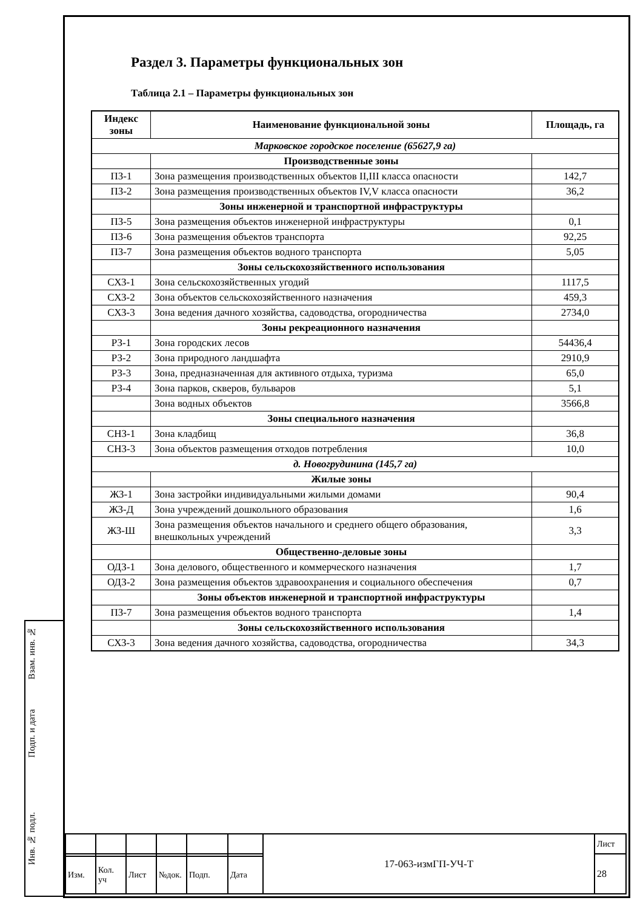Взам. инв. №
Подп. и дата
Инв. № подл.
Раздел 3. Параметры функциональных зон
Таблица 2.1 – Параметры функциональных зон
| Индекс зоны | Наименование функциональной зоны | Площадь, га |
| --- | --- | --- |
| Марковское городское поселение (65627,9 га) | | |
| | Производственные зоны | |
| ПЗ-1 | Зона размещения производственных объектов II,III класса опасности | 142,7 |
| ПЗ-2 | Зона размещения производственных объектов IV,V класса опасности | 36,2 |
| | Зоны инженерной и транспортной инфраструктуры | |
| ПЗ-5 | Зона размещения объектов инженерной инфраструктуры | 0,1 |
| ПЗ-6 | Зона размещения объектов транспорта | 92,25 |
| ПЗ-7 | Зона размещения объектов водного транспорта | 5,05 |
| | Зоны сельскохозяйственного использования | |
| СХЗ-1 | Зона сельскохозяйственных угодий | 1117,5 |
| СХЗ-2 | Зона объектов сельскохозяйственного назначения | 459,3 |
| СХЗ-3 | Зона ведения дачного хозяйства, садоводства, огородничества | 2734,0 |
| | Зоны рекреационного назначения | |
| РЗ-1 | Зона городских лесов | 54436,4 |
| РЗ-2 | Зона природного ландшафта | 2910,9 |
| РЗ-3 | Зона, предназначенная для активного отдыха, туризма | 65,0 |
| РЗ-4 | Зона парков, скверов, бульваров | 5,1 |
| | Зона водных объектов | 3566,8 |
| | Зоны специального назначения | |
| СНЗ-1 | Зона кладбищ | 36,8 |
| СНЗ-3 | Зона объектов размещения отходов потребления | 10,0 |
| д. Новогрудинина (145,7 га) | | |
| | Жилые зоны | |
| ЖЗ-1 | Зона застройки индивидуальными жилыми домами | 90,4 |
| ЖЗ-Д | Зона учреждений дошкольного образования | 1,6 |
| ЖЗ-Ш | Зона размещения объектов начального и среднего общего образования, внешкольных учреждений | 3,3 |
| | Общественно-деловые зоны | |
| ОДЗ-1 | Зона делового, общественного и коммерческого назначения | 1,7 |
| ОДЗ-2 | Зона размещения объектов здравоохранения и социального обеспечения | 0,7 |
| | Зоны объектов инженерной и транспортной инфраструктуры | |
| ПЗ-7 | Зона размещения объектов водного транспорта | 1,4 |
| | Зоны сельскохозяйственного использования | |
| СХЗ-3 | Зона ведения дачного хозяйства, садоводства, огородничества | 34,3 |
| | | | | | | 17-063-измГП-УЧ-Т | Лист |
| | | | | | | | 28 |
| Изм. | Кол. уч | Лист | №док. | Подп. | Дата | | |